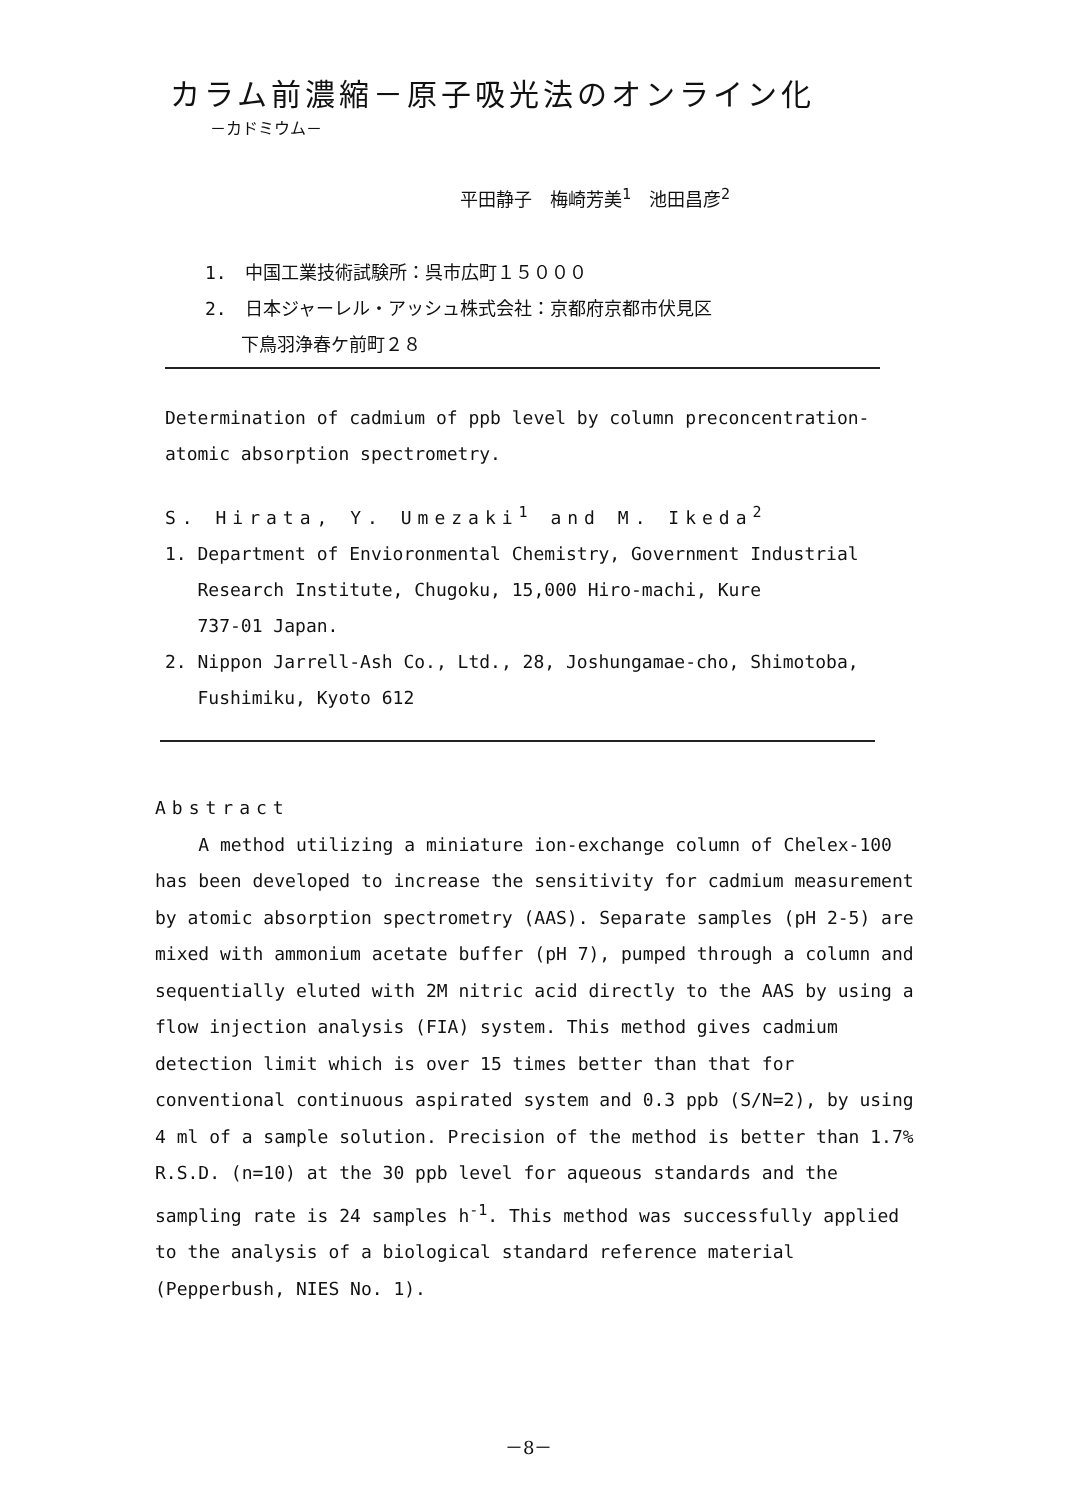カラム前濃縮－原子吸光法のオンライン化
－カドミウム－
平田静子　梅崎芳美<sup>1</sup>　池田昌彦<sup>2</sup>
1.　中国工業技術試験所：呉市広町１５０００
2.　日本ジャーレル・アッシュ株式会社：京都府京都市伏見区
　　下鳥羽浄春ケ前町２８
Determination of cadmium of ppb level by column preconcentration-
atomic absorption spectrometry.
S. Hirata, Y. Umezaki<sup>1</sup> and M. Ikeda<sup>2</sup>
1. Department of Envioronmental Chemistry, Government Industrial
Research Institute, Chugoku, 15,000 Hiro-machi, Kure
737-01 Japan.
2. Nippon Jarrell-Ash Co., Ltd., 28, Joshungamae-cho, Shimotoba,
Fushimiku, Kyoto 612
Abstract
A method utilizing a miniature ion-exchange column of Chelex-100 has been developed to increase the sensitivity for cadmium measurement by atomic absorption spectrometry (AAS). Separate samples (pH 2-5) are mixed with ammonium acetate buffer (pH 7), pumped through a column and sequentially eluted with 2M nitric acid directly to the AAS by using a flow injection analysis (FIA) system. This method gives cadmium detection limit which is over 15 times better than that for conventional continuous aspirated system and 0.3 ppb (S/N=2), by using 4 ml of a sample solution. Precision of the method is better than 1.7% R.S.D. (n=10) at the 30 ppb level for aqueous standards and the sampling rate is 24 samples h<sup>-1</sup>. This method was successfully applied to the analysis of a biological standard reference material (Pepperbush, NIES No. 1).
－8－